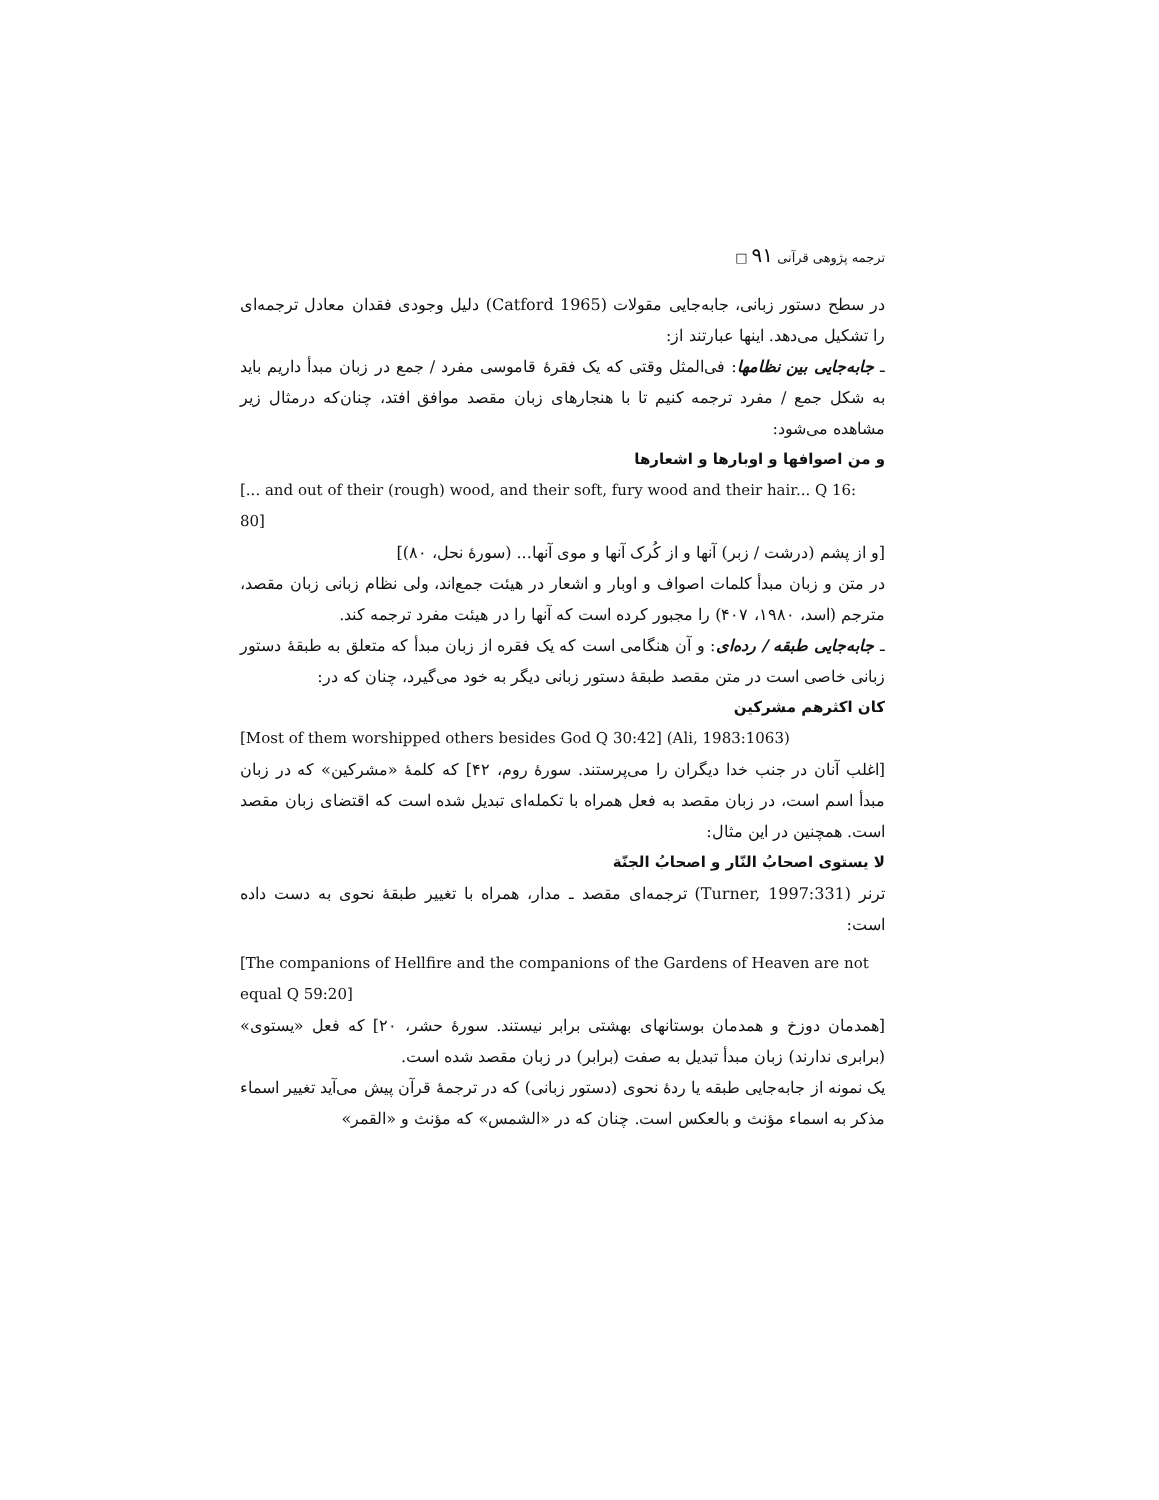ترجمه پژوهی قرآنی ۹۱ □
در سطح دستور زبانی، جابه‌جایی مقولات (Catford 1965) دلیل وجودی فقدان معادل ترجمه‌ای را تشکیل می‌دهد. اینها عبارتند از:
ـ جابه‌جایی بین نظامها: فی‌المثل وقتی که یک فقرهٔ قاموسی مفرد / جمع در زبان مبدأ داریم باید به شکل جمع / مفرد ترجمه کنیم تا با هنجارهای زبان مقصد موافق افتد، چنان‌که درمثال زیر مشاهده می‌شود:
و من اصوافها و اوبارها و اشعارها
[... and out of their (rough) wood, and their soft, fury wood and their hair... Q 16: 80]
[و از پشم (درشت / زبر) آنها و از کُرک آنها و موی آنها... (سورهٔ نحل، ۸۰)]
در متن و زبان مبدأ کلمات اصواف و اوبار و اشعار در هیئت جمع‌اند، ولی نظام زبانی زبان مقصد، مترجم (اسد، ۱۹۸۰، ۴۰۷) را مجبور کرده است که آنها را در هیئت مفرد ترجمه کند.
ـ جابه‌جایی طبقه / رده‌ای: و آن هنگامی است که یک فقره از زبان مبدأ که متعلق به طبقهٔ دستور زبانی خاصی است در متن مقصد طبقهٔ دستور زبانی دیگر به خود می‌گیرد، چنان که در:
کان اکثرهم مشرکین
[Most of them worshipped others besides God Q 30:42] (Ali, 1983:1063)
[اغلب آنان در جنب خدا دیگران را می‌پرستند. سورهٔ روم، ۴۲] که کلمهٔ «مشرکین» که در زبان مبدأ اسم است، در زبان مقصد به فعل همراه با تکمله‌ای تبدیل شده است که اقتضای زبان مقصد است. همچنین در این مثال:
لا یستوی اصحابُ النّار و اصحابُ الجنّة
ترنر (Turner, 1997:331) ترجمه‌ای مقصد ـ مدار، همراه با تغییر طبقهٔ نحوی به دست داده است:
[The companions of Hellfire and the companions of the Gardens of Heaven are not equal Q 59:20]
[همدمان دوزخ و همدمان بوستانهای بهشتی برابر نیستند. سورهٔ حشر، ۲۰] که فعل «یستوی» (برابری ندارند) زبان مبدأ تبدیل به صفت (برابر) در زبان مقصد شده است.
یک نمونه از جابه‌جایی طبقه یا ردهٔ نحوی (دستور زبانی) که در ترجمهٔ قرآن پیش می‌آید تغییر اسماء مذکر به اسماء مؤنث و بالعکس است. چنان که در «الشمس» که مؤنث و «القمر»